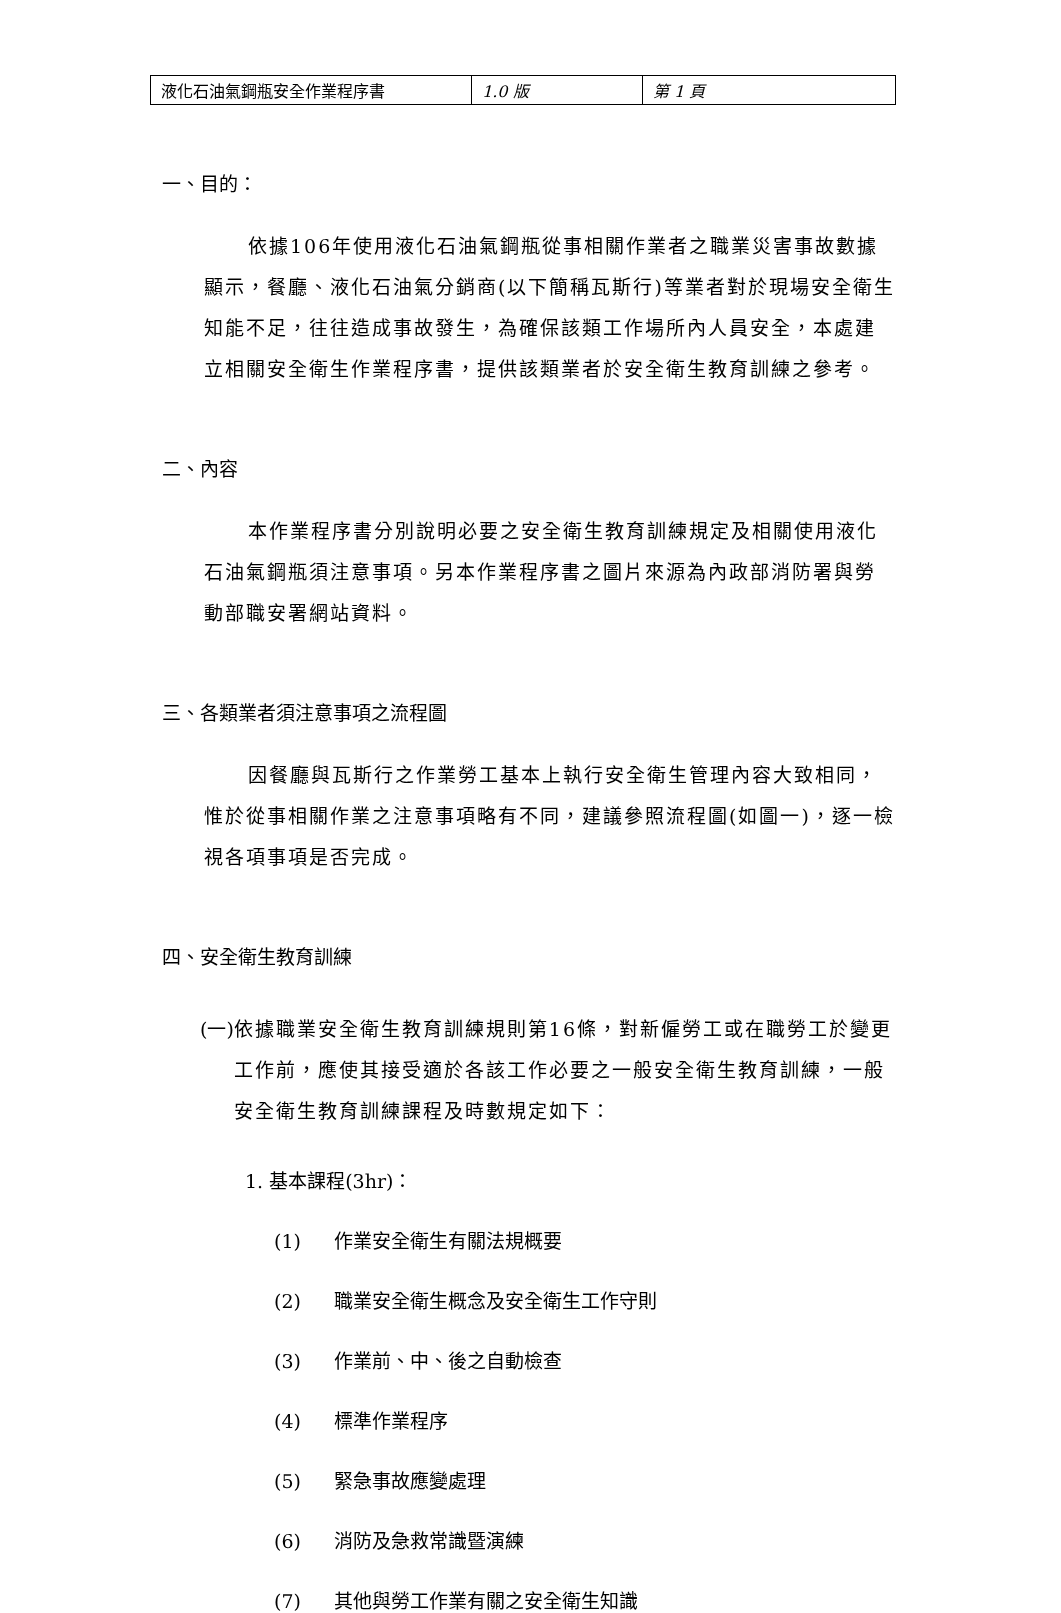| 液化石油氣鋼瓶安全作業程序書 | 1.0 版 | 第 1 頁 |
一、目的：
依據106年使用液化石油氣鋼瓶從事相關作業者之職業災害事故數據顯示，餐廳、液化石油氣分銷商(以下簡稱瓦斯行)等業者對於現場安全衛生知能不足，往往造成事故發生，為確保該類工作場所內人員安全，本處建立相關安全衛生作業程序書，提供該類業者於安全衛生教育訓練之參考。
二、內容
本作業程序書分別說明必要之安全衛生教育訓練規定及相關使用液化石油氣鋼瓶須注意事項。另本作業程序書之圖片來源為內政部消防署與勞動部職安署網站資料。
三、各類業者須注意事項之流程圖
因餐廳與瓦斯行之作業勞工基本上執行安全衛生管理內容大致相同，惟於從事相關作業之注意事項略有不同，建議參照流程圖(如圖一)，逐一檢視各項事項是否完成。
四、安全衛生教育訓練
(一)
依據職業安全衛生教育訓練規則第16條，對新僱勞工或在職勞工於變更工作前，應使其接受適於各該工作必要之一般安全衛生教育訓練，一般安全衛生教育訓練課程及時數規定如下：
1. 基本課程(3hr)：
(1) 作業安全衛生有關法規概要
(2) 職業安全衛生概念及安全衛生工作守則
(3) 作業前、中、後之自動檢查
(4) 標準作業程序
(5) 緊急事故應變處理
(6) 消防及急救常識暨演練
(7) 其他與勞工作業有關之安全衛生知識